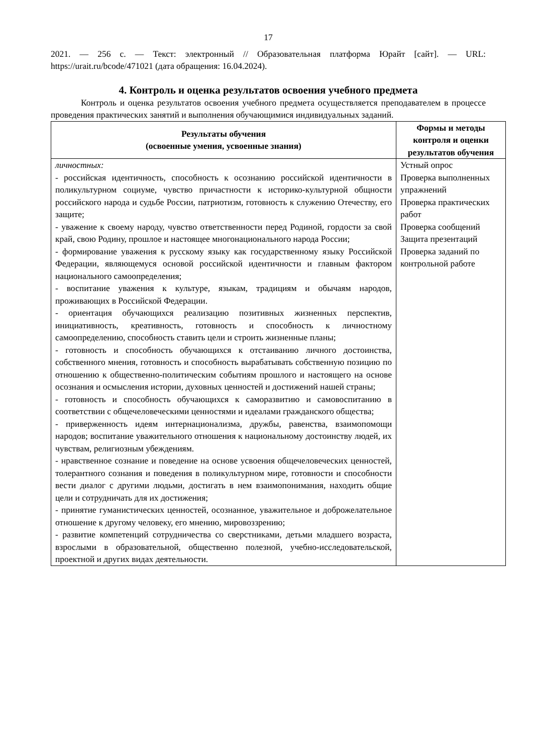17
2021. — 256 с. — Текст: электронный // Образовательная платформа Юрайт [сайт]. — URL: https://urait.ru/bcode/471021 (дата обращения: 16.04.2024).
4. Контроль и оценка результатов освоения учебного предмета
Контроль и оценка результатов освоения учебного предмета осуществляется преподавателем в процессе проведения практических занятий и выполнения обучающимися индивидуальных заданий.
| Результаты обучения (освоенные умения, усвоенные знания) | Формы и методы контроля и оценки результатов обучения |
| --- | --- |
| личностных: - российская идентичность, способность к осознанию российской идентичности в поликультурном социуме, чувство причастности к историко-культурной общности российского народа и судьбе России, патриотизм, готовность к служению Отечеству, его защите; - уважение к своему народу, чувство ответственности перед Родиной, гордости за свой край, свою Родину, прошлое и настоящее многонационального народа России; - формирование уважения к русскому языку как государственному языку Российской Федерации, являющемуся основой российской идентичности и главным фактором национального самоопределения; - воспитание уважения к культуре, языкам, традициям и обычаям народов, проживающих в Российской Федерации. - ориентация обучающихся реализацию позитивных жизненных перспектив, инициативность, креативность, готовность и способность к личностному самоопределению, способность ставить цели и строить жизненные планы; - готовность и способность обучающихся к отстаиванию личного достоинства, собственного мнения, готовность и способность вырабатывать собственную позицию по отношению к общественно-политическим событиям прошлого и настоящего на основе осознания и осмысления истории, духовных ценностей и достижений нашей страны; - готовность и способность обучающихся к саморазвитию и самовоспитанию в соответствии с общечеловеческими ценностями и идеалами гражданского общества; - приверженность идеям интернационализма, дружбы, равенства, взаимопомощи народов; воспитание уважительного отношения к национальному достоинству людей, их чувствам, религиозным убеждениям. - нравственное сознание и поведение на основе усвоения общечеловеческих ценностей, толерантного сознания и поведения в поликультурном мире, готовности и способности вести диалог с другими людьми, достигать в нем взаимопонимания, находить общие цели и сотрудничать для их достижения; - принятие гуманистических ценностей, осознанное, уважительное и доброжелательное отношение к другому человеку, его мнению, мировоззрению; - развитие компетенций сотрудничества со сверстниками, детьми младшего возраста, взрослыми в образовательной, общественно полезной, учебно-исследовательской, проектной и других видах деятельности. | Устный опрос Проверка выполненных упражнений Проверка практических работ Проверка сообщений Защита презентаций Проверка заданий по контрольной работе |